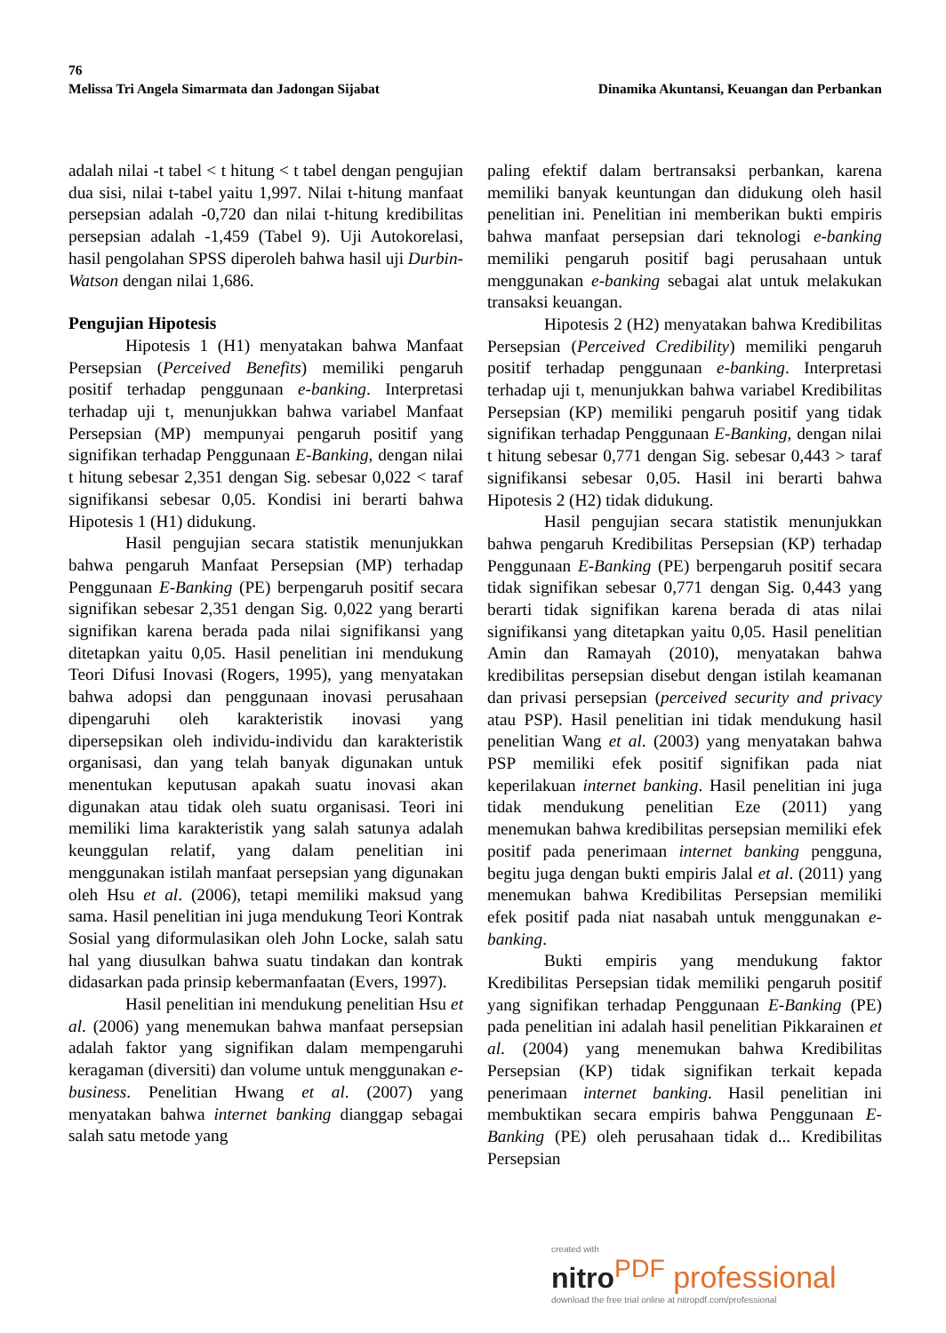76
Melissa Tri Angela Simarmata dan Jadongan Sijabat Dinamika Akuntansi, Keuangan dan Perbankan
adalah nilai -t tabel < t hitung < t tabel dengan pengujian dua sisi, nilai t-tabel yaitu 1,997. Nilai t-hitung manfaat persepsian adalah -0,720 dan nilai t-hitung kredibilitas persepsian adalah -1,459 (Tabel 9). Uji Autokorelasi, hasil pengolahan SPSS diperoleh bahwa hasil uji Durbin-Watson dengan nilai 1,686.
Pengujian Hipotesis
Hipotesis 1 (H1) menyatakan bahwa Manfaat Persepsian (Perceived Benefits) memiliki pengaruh positif terhadap penggunaan e-banking. Interpretasi terhadap uji t, menunjukkan bahwa variabel Manfaat Persepsian (MP) mempunyai pengaruh positif yang signifikan terhadap Penggunaan E-Banking, dengan nilai t hitung sebesar 2,351 dengan Sig. sebesar 0,022 < taraf signifikansi sebesar 0,05. Kondisi ini berarti bahwa Hipotesis 1 (H1) didukung.
Hasil pengujian secara statistik menunjukkan bahwa pengaruh Manfaat Persepsian (MP) terhadap Penggunaan E-Banking (PE) berpengaruh positif secara signifikan sebesar 2,351 dengan Sig. 0,022 yang berarti signifikan karena berada pada nilai signifikansi yang ditetapkan yaitu 0,05. Hasil penelitian ini mendukung Teori Difusi Inovasi (Rogers, 1995), yang menyatakan bahwa adopsi dan penggunaan inovasi perusahaan dipengaruhi oleh karakteristik inovasi yang dipersepsikan oleh individu-individu dan karakteristik organisasi, dan yang telah banyak digunakan untuk menentukan keputusan apakah suatu inovasi akan digunakan atau tidak oleh suatu organisasi. Teori ini memiliki lima karakteristik yang salah satunya adalah keunggulan relatif, yang dalam penelitian ini menggunakan istilah manfaat persepsian yang digunakan oleh Hsu et al. (2006), tetapi memiliki maksud yang sama. Hasil penelitian ini juga mendukung Teori Kontrak Sosial yang diformulasikan oleh John Locke, salah satu hal yang diusulkan bahwa suatu tindakan dan kontrak didasarkan pada prinsip kebermanfaatan (Evers, 1997).
Hasil penelitian ini mendukung penelitian Hsu et al. (2006) yang menemukan bahwa manfaat persepsian adalah faktor yang signifikan dalam mempengaruhi keragaman (diversiti) dan volume untuk menggunakan e-business. Penelitian Hwang et al. (2007) yang menyatakan bahwa internet banking dianggap sebagai salah satu metode yang
paling efektif dalam bertransaksi perbankan, karena memiliki banyak keuntungan dan didukung oleh hasil penelitian ini. Penelitian ini memberikan bukti empiris bahwa manfaat persepsian dari teknologi e-banking memiliki pengaruh positif bagi perusahaan untuk menggunakan e-banking sebagai alat untuk melakukan transaksi keuangan.
Hipotesis 2 (H2) menyatakan bahwa Kredibilitas Persepsian (Perceived Credibility) memiliki pengaruh positif terhadap penggunaan e-banking. Interpretasi terhadap uji t, menunjukkan bahwa variabel Kredibilitas Persepsian (KP) memiliki pengaruh positif yang tidak signifikan terhadap Penggunaan E-Banking, dengan nilai t hitung sebesar 0,771 dengan Sig. sebesar 0,443 > taraf signifikansi sebesar 0,05. Hasil ini berarti bahwa Hipotesis 2 (H2) tidak didukung.
Hasil pengujian secara statistik menunjukkan bahwa pengaruh Kredibilitas Persepsian (KP) terhadap Penggunaan E-Banking (PE) berpengaruh positif secara tidak signifikan sebesar 0,771 dengan Sig. 0,443 yang berarti tidak signifikan karena berada di atas nilai signifikansi yang ditetapkan yaitu 0,05. Hasil penelitian Amin dan Ramayah (2010), menyatakan bahwa kredibilitas persepsian disebut dengan istilah keamanan dan privasi persepsian (perceived security and privacy atau PSP). Hasil penelitian ini tidak mendukung hasil penelitian Wang et al. (2003) yang menyatakan bahwa PSP memiliki efek positif signifikan pada niat keperilakuan internet banking. Hasil penelitian ini juga tidak mendukung penelitian Eze (2011) yang menemukan bahwa kredibilitas persepsian memiliki efek positif pada penerimaan internet banking pengguna, begitu juga dengan bukti empiris Jalal et al. (2011) yang menemukan bahwa Kredibilitas Persepsian memiliki efek positif pada niat nasabah untuk menggunakan e-banking.
Bukti empiris yang mendukung faktor Kredibilitas Persepsian tidak memiliki pengaruh positif yang signifikan terhadap Penggunaan E-Banking (PE) pada penelitian ini adalah hasil penelitian Pikkarainen et al. (2004) yang menemukan bahwa Kredibilitas Persepsian (KP) tidak signifikan terkait kepada penerimaan internet banking. Hasil penelitian ini membuktikan secara empiris bahwa Penggunaan E-Banking (PE) oleh perusahaan tidak d... Kredibilitas Persepsian
created with
nitro<sup>PDF</sup> professional
download the free trial online at nitropdf.com/professional